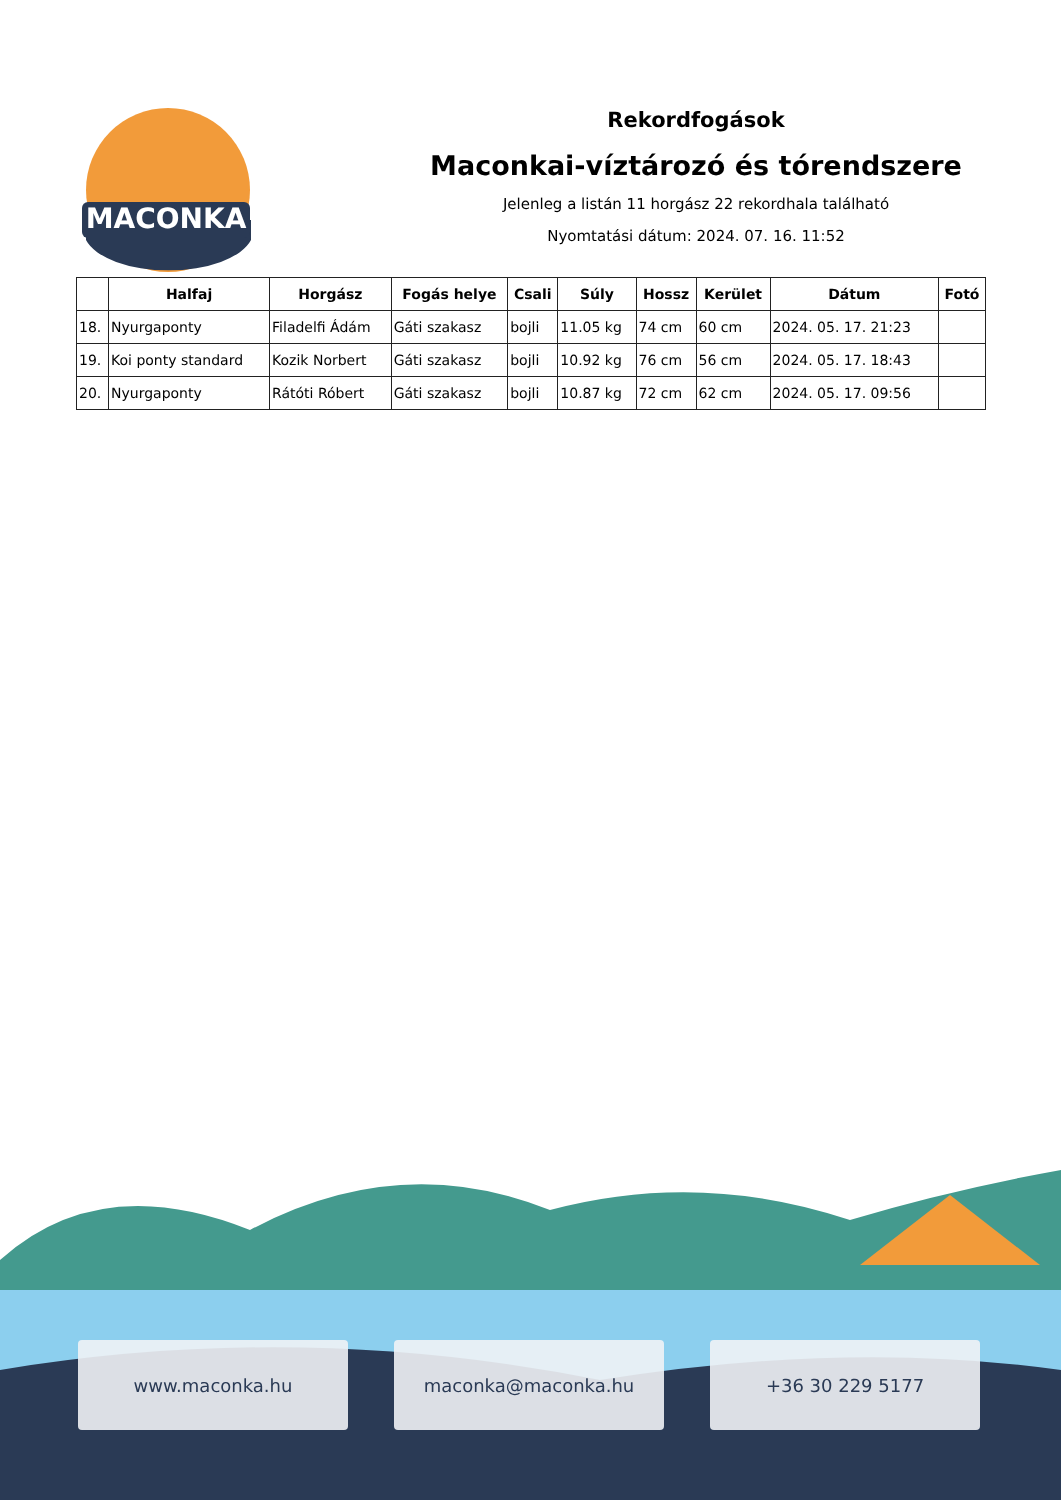MACONKA
Rekordfogások
Maconkai-víztározó és tórendszere
Jelenleg a listán 11 horgász 22 rekordhala található
Nyomtatási dátum: 2024. 07. 16. 11:52
| | Halfaj | Horgász | Fogás helye | Csali | Súly | Hossz | Kerület | Dátum | Fotó |
| --- | --- | --- | --- | --- | --- | --- | --- | --- | --- |
| 18. | Nyurgaponty | Filadelfi Ádám | Gáti szakasz | bojli | 11.05 kg | 74 cm | 60 cm | 2024. 05. 17. 21:23 | |
| 19. | Koi ponty standard | Kozik Norbert | Gáti szakasz | bojli | 10.92 kg | 76 cm | 56 cm | 2024. 05. 17. 18:43 | |
| 20. | Nyurgaponty | Rátóti Róbert | Gáti szakasz | bojli | 10.87 kg | 72 cm | 62 cm | 2024. 05. 17. 09:56 | |
www.maconka.hu maconka@maconka.hu +36 30 229 5177